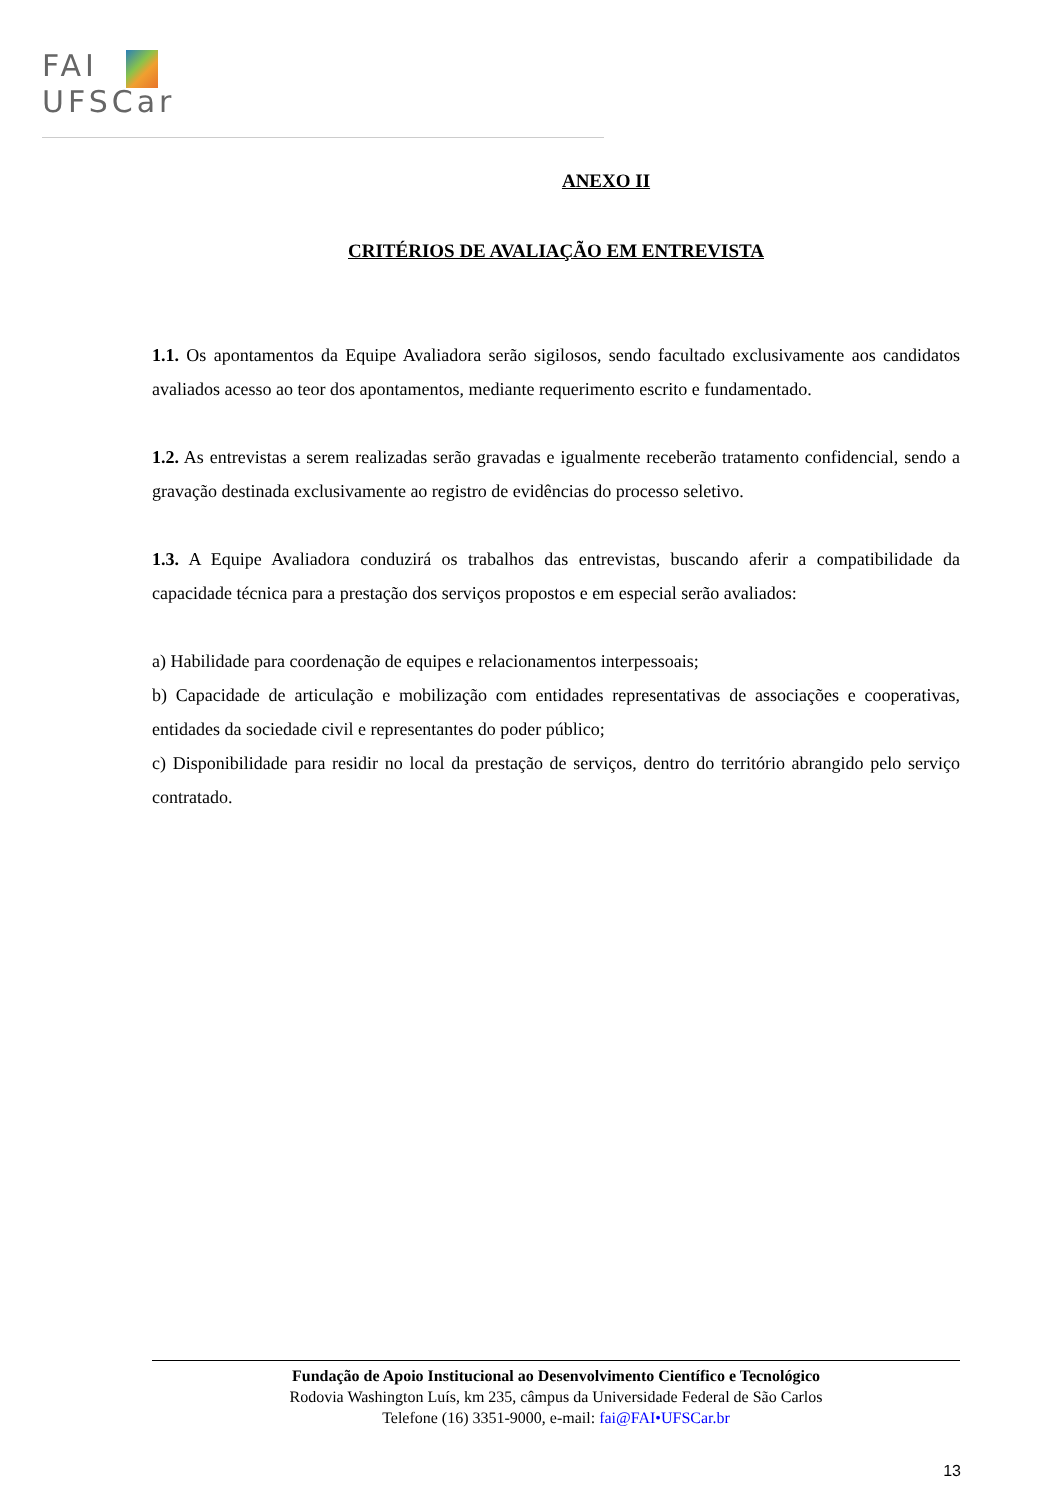FAI
UFSCar
ANEXO II
CRITÉRIOS DE AVALIAÇÃO EM ENTREVISTA
1.1. Os apontamentos da Equipe Avaliadora serão sigilosos, sendo facultado exclusivamente aos candidatos avaliados acesso ao teor dos apontamentos, mediante requerimento escrito e fundamentado.
1.2. As entrevistas a serem realizadas serão gravadas e igualmente receberão tratamento confidencial, sendo a gravação destinada exclusivamente ao registro de evidências do processo seletivo.
1.3. A Equipe Avaliadora conduzirá os trabalhos das entrevistas, buscando aferir a compatibilidade da capacidade técnica para a prestação dos serviços propostos e em especial serão avaliados:
a) Habilidade para coordenação de equipes e relacionamentos interpessoais;
b) Capacidade de articulação e mobilização com entidades representativas de associações e cooperativas, entidades da sociedade civil e representantes do poder público;
c) Disponibilidade para residir no local da prestação de serviços, dentro do território abrangido pelo serviço contratado.
Fundação de Apoio Institucional ao Desenvolvimento Científico e Tecnológico
Rodovia Washington Luís, km 235, câmpus da Universidade Federal de São Carlos
Telefone (16) 3351-9000, e-mail: fai@FAI•UFSCar.br
13